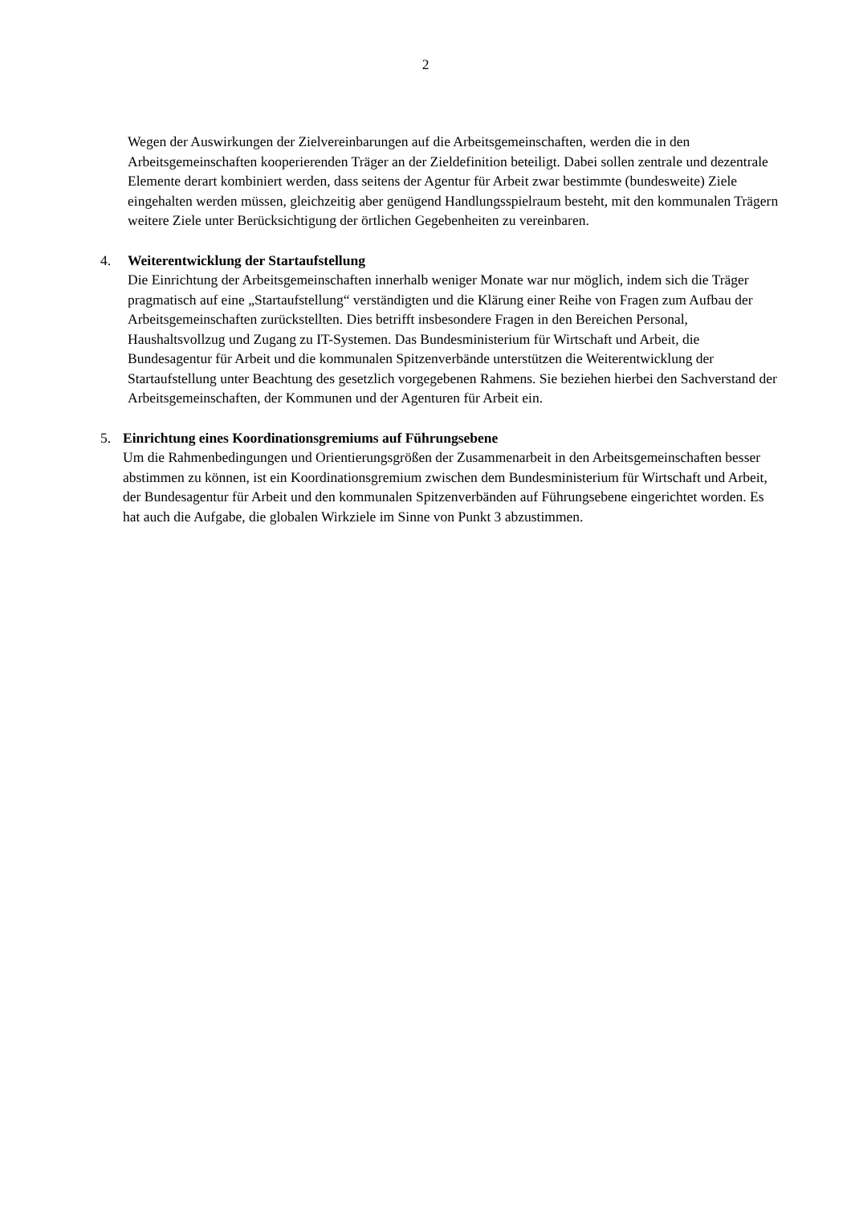2
Wegen der Auswirkungen der Zielvereinbarungen auf die Arbeitsgemeinschaften, werden die in den Arbeitsgemeinschaften kooperierenden Träger an der Zieldefinition beteiligt. Dabei sollen zentrale und dezentrale Elemente derart kombiniert werden, dass seitens der Agentur für Arbeit zwar bestimmte (bundesweite) Ziele eingehalten werden müssen, gleichzeitig aber genügend Handlungsspielraum besteht, mit den kommunalen Trägern weitere Ziele unter Berücksichtigung der örtlichen Gegebenheiten zu vereinbaren.
4. Weiterentwicklung der Startaufstellung
Die Einrichtung der Arbeitsgemeinschaften innerhalb weniger Monate war nur möglich, indem sich die Träger pragmatisch auf eine „Startaufstellung“ verständigten und die Klärung einer Reihe von Fragen zum Aufbau der Arbeitsgemeinschaften zurückstellten. Dies betrifft insbesondere Fragen in den Bereichen Personal, Haushaltsvollzug und Zugang zu IT-Systemen. Das Bundesministerium für Wirtschaft und Arbeit, die Bundesagentur für Arbeit und die kommunalen Spitzenverbände unterstützen die Weiterentwicklung der Startaufstellung unter Beachtung des gesetzlich vorgegebenen Rahmens. Sie beziehen hierbei den Sachverstand der Arbeitsgemeinschaften, der Kommunen und der Agenturen für Arbeit ein.
5. Einrichtung eines Koordinationsgremiums auf Führungsebene
Um die Rahmenbedingungen und Orientierungsgrößen der Zusammenarbeit in den Arbeitsgemeinschaften besser abstimmen zu können, ist ein Koordinationsgremium zwischen dem Bundesministerium für Wirtschaft und Arbeit, der Bundesagentur für Arbeit und den kommunalen Spitzenverbänden auf Führungsebene eingerichtet worden. Es hat auch die Aufgabe, die globalen Wirkziele im Sinne von Punkt 3 abzustimmen.